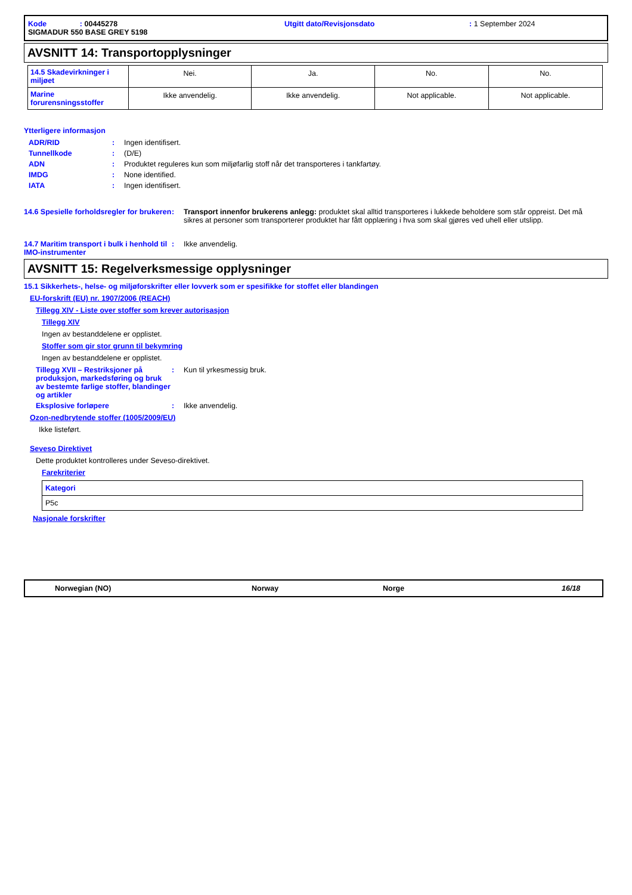| Kode : 00445278 | Utgitt dato/Revisjonsdato | : 1 September 2024 |
| SIGMADUR 550 BASE GREY 5198 | | |
AVSNITT 14: Transportopplysninger
| 14.5 Skadevirkninger i miljøet | Nei. | Ja. | No. | No. |
| Marine forurensningsstoffer | Ikke anvendelig. | Ikke anvendelig. | Not applicable. | Not applicable. |
Ytterligere informasjon
ADR/RID: Ingen identifisert.
Tunnellkode: (D/E)
ADN: Produktet reguleres kun som miljøfarlig stoff når det transporteres i tankfartøy.
IMDG: None identified.
IATA: Ingen identifisert.
14.6 Spesielle forholdsregler for brukeren: Transport innenfor brukerens anlegg: produktet skal alltid transporteres i lukkede beholdere som står oppreist. Det må sikres at personer som transporterer produktet har fått opplæring i hva som skal gjøres ved uhell eller utslipp.
14.7 Maritim transport i bulk i henhold til IMO-instrumenter: Ikke anvendelig.
AVSNITT 15: Regelverksmessige opplysninger
15.1 Sikkerhets-, helse- og miljøforskrifter eller lovverk som er spesifikke for stoffet eller blandingen
EU-forskrift (EU) nr. 1907/2006 (REACH)
Tillegg XIV - Liste over stoffer som krever autorisasjon
Tillegg XIV
Ingen av bestanddelene er opplistet.
Stoffer som gir stor grunn til bekymring
Ingen av bestanddelene er opplistet.
Tillegg XVII – Restriksjoner på produksjon, markedsføring og bruk av bestemte farlige stoffer, blandinger og artikler: Kun til yrkesmessig bruk.
Eksplosive forløpere: Ikke anvendelig.
Ozon-nedbrytende stoffer (1005/2009/EU)
Ikke listeført.
Seveso Direktivet
Dette produktet kontrolleres under Seveso-direktivet.
Farekriterier
| Kategori |
| --- |
| P5c |
Nasjonale forskrifter
Norwegian (NO) Norway Norge 16/18